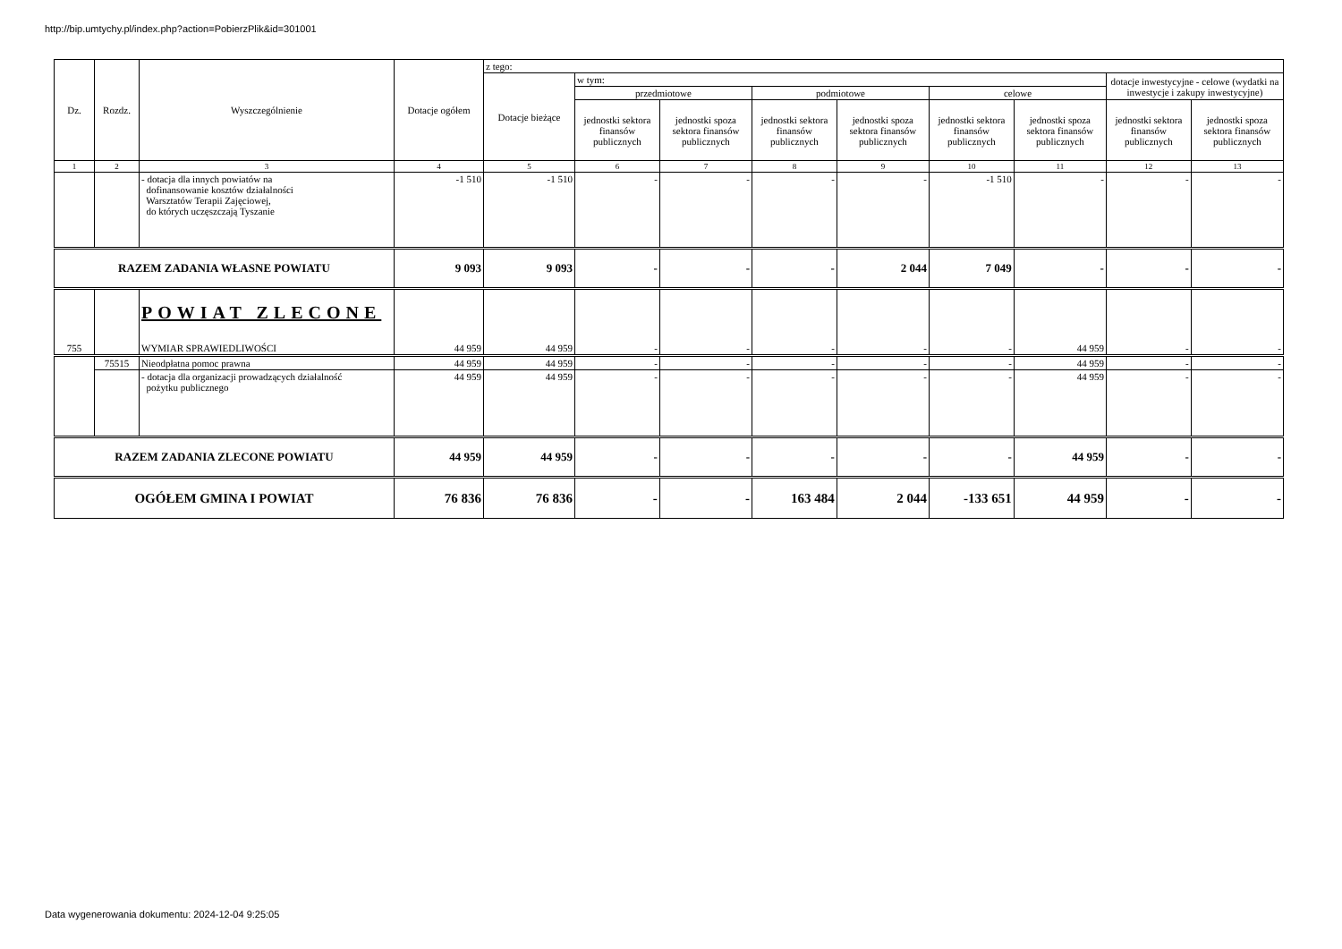http://bip.umtychy.pl/index.php?action=PobierzPlik&id=301001
| Dz. | Rozdz. | Wyszczególnienie | Dotacje ogółem | z tego: | | | | | | | | |
| --- | --- | --- | --- | --- | --- | --- | --- | --- | --- | --- | --- | --- |
| | | | | Dotacje bieżące | w tym: | | | | | | dotacje inwestycyjne - celowe (wydatki na inwestycje i zakupy inwestycyjne) | |
| | | | | | przedmiotowe | | podmiotowe | | celowe | | | |
| | | | | | jednostki sektora finansów publicznych | jednostki spoza sektora finansów publicznych | jednostki sektora finansów publicznych | jednostki spoza sektora finansów publicznych | jednostki sektora finansów publicznych | jednostki spoza sektora finansów publicznych | jednostki sektora finansów publicznych | jednostki spoza sektora finansów publicznych |
| 1 | 2 | 3 | 4 | 5 | 6 | 7 | 8 | 9 | 10 | 11 | 12 | 13 |
| | | - dotacja dla innych powiatów na dofinansowanie kosztów działalności Warsztatów Terapii Zajęciowej, do których uczęszczają Tyszanie | -1 510 | -1 510 | - | - | - | - | -1 510 | - | - | - |
| RAZEM ZADANIA WŁASNE POWIATU | | | 9 093 | 9 093 | - | - | - | 2 044 | 7 049 | - | - | - |
| 755 | | POWIAT ZLECONE WYMIAR SPRAWIEDLIWOŚCI | 44 959 | 44 959 | - | - | - | - | - | 44 959 | - | - |
| | 75515 | Nieodpłatna pomoc prawna | 44 959 | 44 959 | - | - | - | - | - | 44 959 | - | - |
| | | - dotacja dla organizacji prowadzących działalność pożytku publicznego | 44 959 | 44 959 | - | - | - | - | - | 44 959 | - | - |
| RAZEM ZADANIA ZLECONE POWIATU | | | 44 959 | 44 959 | - | - | - | - | - | 44 959 | - | - |
| OGÓŁEM GMINA I POWIAT | | | 76 836 | 76 836 | - | - | 163 484 | 2 044 | -133 651 | 44 959 | - | - |
Data wygenerowania dokumentu: 2024-12-04 9:25:05